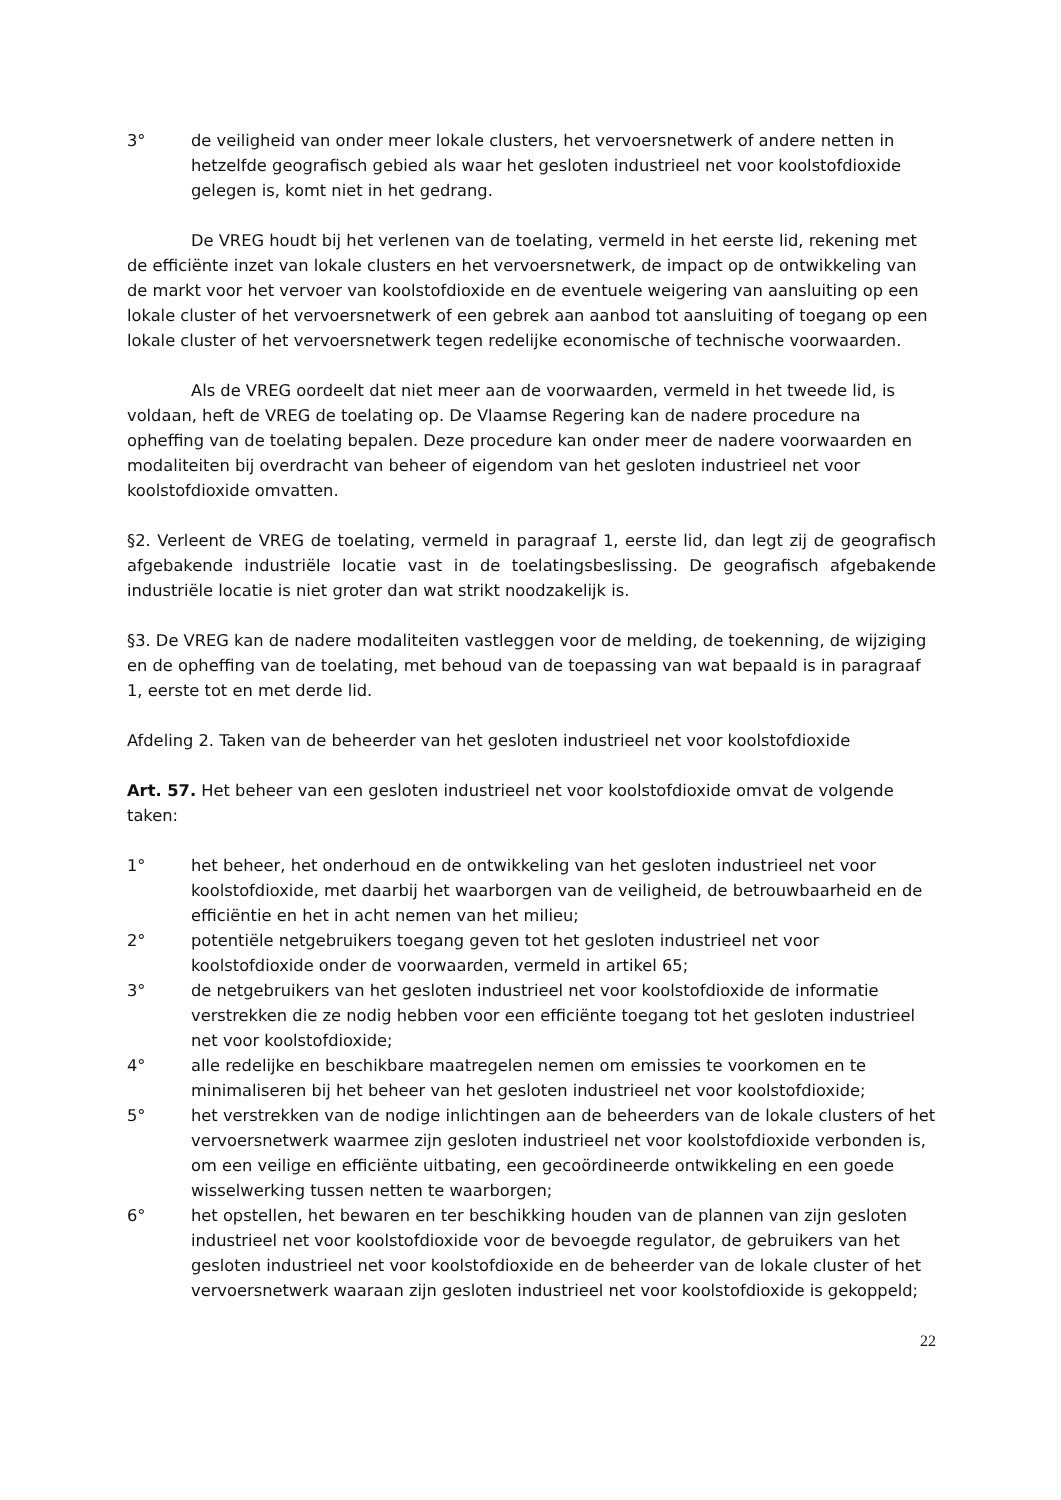3° de veiligheid van onder meer lokale clusters, het vervoersnetwerk of andere netten in hetzelfde geografisch gebied als waar het gesloten industrieel net voor koolstofdioxide gelegen is, komt niet in het gedrang.
De VREG houdt bij het verlenen van de toelating, vermeld in het eerste lid, rekening met de efficiënte inzet van lokale clusters en het vervoersnetwerk, de impact op de ontwikkeling van de markt voor het vervoer van koolstofdioxide en de eventuele weigering van aansluiting op een lokale cluster of het vervoersnetwerk of een gebrek aan aanbod tot aansluiting of toegang op een lokale cluster of het vervoersnetwerk tegen redelijke economische of technische voorwaarden.
Als de VREG oordeelt dat niet meer aan de voorwaarden, vermeld in het tweede lid, is voldaan, heft de VREG de toelating op. De Vlaamse Regering kan de nadere procedure na opheffing van de toelating bepalen. Deze procedure kan onder meer de nadere voorwaarden en modaliteiten bij overdracht van beheer of eigendom van het gesloten industrieel net voor koolstofdioxide omvatten.
§2. Verleent de VREG de toelating, vermeld in paragraaf 1, eerste lid, dan legt zij de geografisch afgebakende industriële locatie vast in de toelatingsbeslissing. De geografisch afgebakende industriële locatie is niet groter dan wat strikt noodzakelijk is.
§3. De VREG kan de nadere modaliteiten vastleggen voor de melding, de toekenning, de wijziging en de opheffing van de toelating, met behoud van de toepassing van wat bepaald is in paragraaf 1, eerste tot en met derde lid.
Afdeling 2. Taken van de beheerder van het gesloten industrieel net voor koolstofdioxide
Art. 57. Het beheer van een gesloten industrieel net voor koolstofdioxide omvat de volgende taken:
1° het beheer, het onderhoud en de ontwikkeling van het gesloten industrieel net voor koolstofdioxide, met daarbij het waarborgen van de veiligheid, de betrouwbaarheid en de efficiëntie en het in acht nemen van het milieu;
2° potentiële netgebruikers toegang geven tot het gesloten industrieel net voor koolstofdioxide onder de voorwaarden, vermeld in artikel 65;
3° de netgebruikers van het gesloten industrieel net voor koolstofdioxide de informatie verstrekken die ze nodig hebben voor een efficiënte toegang tot het gesloten industrieel net voor koolstofdioxide;
4° alle redelijke en beschikbare maatregelen nemen om emissies te voorkomen en te minimaliseren bij het beheer van het gesloten industrieel net voor koolstofdioxide;
5° het verstrekken van de nodige inlichtingen aan de beheerders van de lokale clusters of het vervoersnetwerk waarmee zijn gesloten industrieel net voor koolstofdioxide verbonden is, om een veilige en efficiënte uitbating, een gecoördineerde ontwikkeling en een goede wisselwerking tussen netten te waarborgen;
6° het opstellen, het bewaren en ter beschikking houden van de plannen van zijn gesloten industrieel net voor koolstofdioxide voor de bevoegde regulator, de gebruikers van het gesloten industrieel net voor koolstofdioxide en de beheerder van de lokale cluster of het vervoersnetwerk waaraan zijn gesloten industrieel net voor koolstofdioxide is gekoppeld;
22